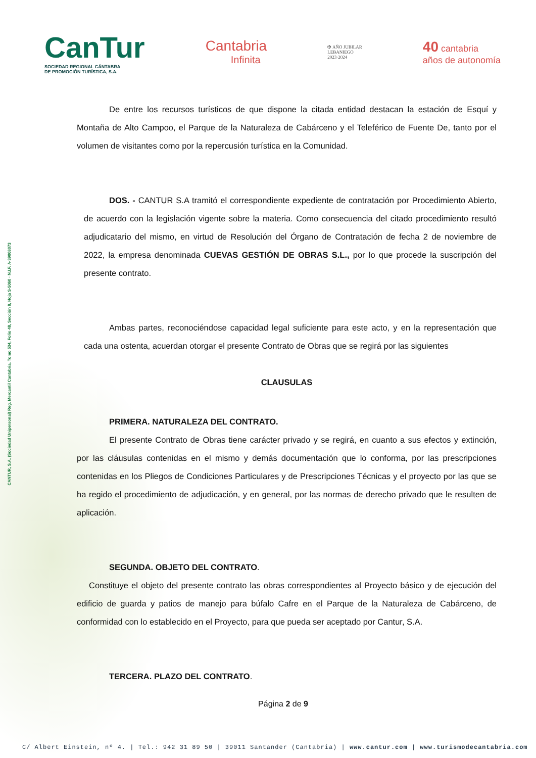CANTUR, S.A. (Sociedad Unipersonal) Reg. Mercantil Cantabria, Tomo 534, Folio 48, Sección 8, Hoja S-5060 · N.I.F. A-39008073
CanTur
SOCIEDAD REGIONAL CÁNTABRA
DE PROMOCIÓN TURÍSTICA, S.A.
Cantabria
Infinita
✠ AÑO JUBILAR
LEBANIEGO
2023·2024
40 cantabria
años de autonomía
De entre los recursos turísticos de que dispone la citada entidad destacan la estación de Esquí y Montaña de Alto Campoo, el Parque de la Naturaleza de Cabárceno y el Teleférico de Fuente De, tanto por el volumen de visitantes como por la repercusión turística en la Comunidad.
DOS. - CANTUR S.A tramitó el correspondiente expediente de contratación por Procedimiento Abierto, de acuerdo con la legislación vigente sobre la materia. Como consecuencia del citado procedimiento resultó adjudicatario del mismo, en virtud de Resolución del Órgano de Contratación de fecha 2 de noviembre de 2022, la empresa denominada CUEVAS GESTIÓN DE OBRAS S.L., por lo que procede la suscripción del presente contrato.
Ambas partes, reconociéndose capacidad legal suficiente para este acto, y en la representación que cada una ostenta, acuerdan otorgar el presente Contrato de Obras que se regirá por las siguientes
CLAUSULAS
PRIMERA. NATURALEZA DEL CONTRATO.
El presente Contrato de Obras tiene carácter privado y se regirá, en cuanto a sus efectos y extinción, por las cláusulas contenidas en el mismo y demás documentación que lo conforma, por las prescripciones contenidas en los Pliegos de Condiciones Particulares y de Prescripciones Técnicas y el proyecto por las que se ha regido el procedimiento de adjudicación, y en general, por las normas de derecho privado que le resulten de aplicación.
SEGUNDA. OBJETO DEL CONTRATO.
Constituye el objeto del presente contrato las obras correspondientes al Proyecto básico y de ejecución del edificio de guarda y patios de manejo para búfalo Cafre en el Parque de la Naturaleza de Cabárceno, de conformidad con lo establecido en el Proyecto, para que pueda ser aceptado por Cantur, S.A.
TERCERA. PLAZO DEL CONTRATO.
Página 2 de 9
C/ Albert Einstein, nº 4. | Tel.: 942 31 89 50 | 39011 Santander (Cantabria) | www.cantur.com | www.turismodecantabria.com